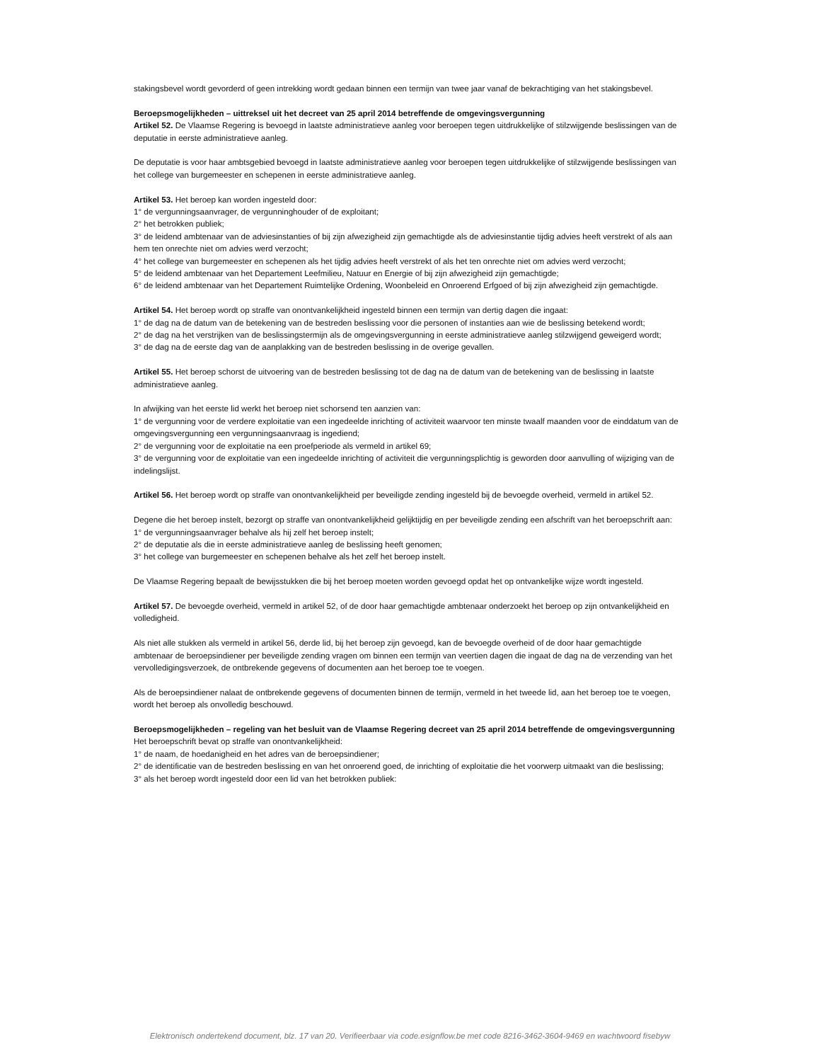stakingsbevel wordt gevorderd of geen intrekking wordt gedaan binnen een termijn van twee jaar vanaf de bekrachtiging van het stakingsbevel.
Beroepsmogelijkheden – uittreksel uit het decreet van 25 april 2014 betreffende de omgevingsvergunning
Artikel 52. De Vlaamse Regering is bevoegd in laatste administratieve aanleg voor beroepen tegen uitdrukkelijke of stilzwijgende beslissingen van de deputatie in eerste administratieve aanleg.
De deputatie is voor haar ambtsgebied bevoegd in laatste administratieve aanleg voor beroepen tegen uitdrukkelijke of stilzwijgende beslissingen van het college van burgemeester en schepenen in eerste administratieve aanleg.
Artikel 53. Het beroep kan worden ingesteld door:
1° de vergunningsaanvrager, de vergunninghouder of de exploitant;
2° het betrokken publiek;
3° de leidend ambtenaar van de adviesinstanties of bij zijn afwezigheid zijn gemachtigde als de adviesinstantie tijdig advies heeft verstrekt of als aan hem ten onrechte niet om advies werd verzocht;
4° het college van burgemeester en schepenen als het tijdig advies heeft verstrekt of als het ten onrechte niet om advies werd verzocht;
5° de leidend ambtenaar van het Departement Leefmilieu, Natuur en Energie of bij zijn afwezigheid zijn gemachtigde;
6° de leidend ambtenaar van het Departement Ruimtelijke Ordening, Woonbeleid en Onroerend Erfgoed of bij zijn afwezigheid zijn gemachtigde.
Artikel 54. Het beroep wordt op straffe van onontvankelijkheid ingesteld binnen een termijn van dertig dagen die ingaat:
1° de dag na de datum van de betekening van de bestreden beslissing voor die personen of instanties aan wie de beslissing betekend wordt;
2° de dag na het verstrijken van de beslissingstermijn als de omgevingsvergunning in eerste administratieve aanleg stilzwijgend geweigerd wordt;
3° de dag na de eerste dag van de aanplakking van de bestreden beslissing in de overige gevallen.
Artikel 55. Het beroep schorst de uitvoering van de bestreden beslissing tot de dag na de datum van de betekening van de beslissing in laatste administratieve aanleg.
In afwijking van het eerste lid werkt het beroep niet schorsend ten aanzien van:
1° de vergunning voor de verdere exploitatie van een ingedeelde inrichting of activiteit waarvoor ten minste twaalf maanden voor de einddatum van de omgevingsvergunning een vergunningsaanvraag is ingediend;
2° de vergunning voor de exploitatie na een proefperiode als vermeld in artikel 69;
3° de vergunning voor de exploitatie van een ingedeelde inrichting of activiteit die vergunningsplichtig is geworden door aanvulling of wijziging van de indelingslijst.
Artikel 56. Het beroep wordt op straffe van onontvankelijkheid per beveiligde zending ingesteld bij de bevoegde overheid, vermeld in artikel 52.
Degene die het beroep instelt, bezorgt op straffe van onontvankelijkheid gelijktijdig en per beveiligde zending een afschrift van het beroepschrift aan:
1° de vergunningsaanvrager behalve als hij zelf het beroep instelt;
2° de deputatie als die in eerste administratieve aanleg de beslissing heeft genomen;
3° het college van burgemeester en schepenen behalve als het zelf het beroep instelt.
De Vlaamse Regering bepaalt de bewijsstukken die bij het beroep moeten worden gevoegd opdat het op ontvankelijke wijze wordt ingesteld.
Artikel 57. De bevoegde overheid, vermeld in artikel 52, of de door haar gemachtigde ambtenaar onderzoekt het beroep op zijn ontvankelijkheid en volledigheid.
Als niet alle stukken als vermeld in artikel 56, derde lid, bij het beroep zijn gevoegd, kan de bevoegde overheid of de door haar gemachtigde ambtenaar de beroepsindiener per beveiligde zending vragen om binnen een termijn van veertien dagen die ingaat de dag na de verzending van het vervolledigingsverzoek, de ontbrekende gegevens of documenten aan het beroep toe te voegen.
Als de beroepsindiener nalaat de ontbrekende gegevens of documenten binnen de termijn, vermeld in het tweede lid, aan het beroep toe te voegen, wordt het beroep als onvolledig beschouwd.
Beroepsmogelijkheden – regeling van het besluit van de Vlaamse Regering decreet van 25 april 2014 betreffende de omgevingsvergunning
Het beroepschrift bevat op straffe van onontvankelijkheid:
1° de naam, de hoedanigheid en het adres van de beroepsindiener;
2° de identificatie van de bestreden beslissing en van het onroerend goed, de inrichting of exploitatie die het voorwerp uitmaakt van die beslissing;
3° als het beroep wordt ingesteld door een lid van het betrokken publiek:
Elektronisch ondertekend document, blz. 17 van 20. Verifieerbaar via code.esignflow.be met code 8216-3462-3604-9469 en wachtwoord fisebyw